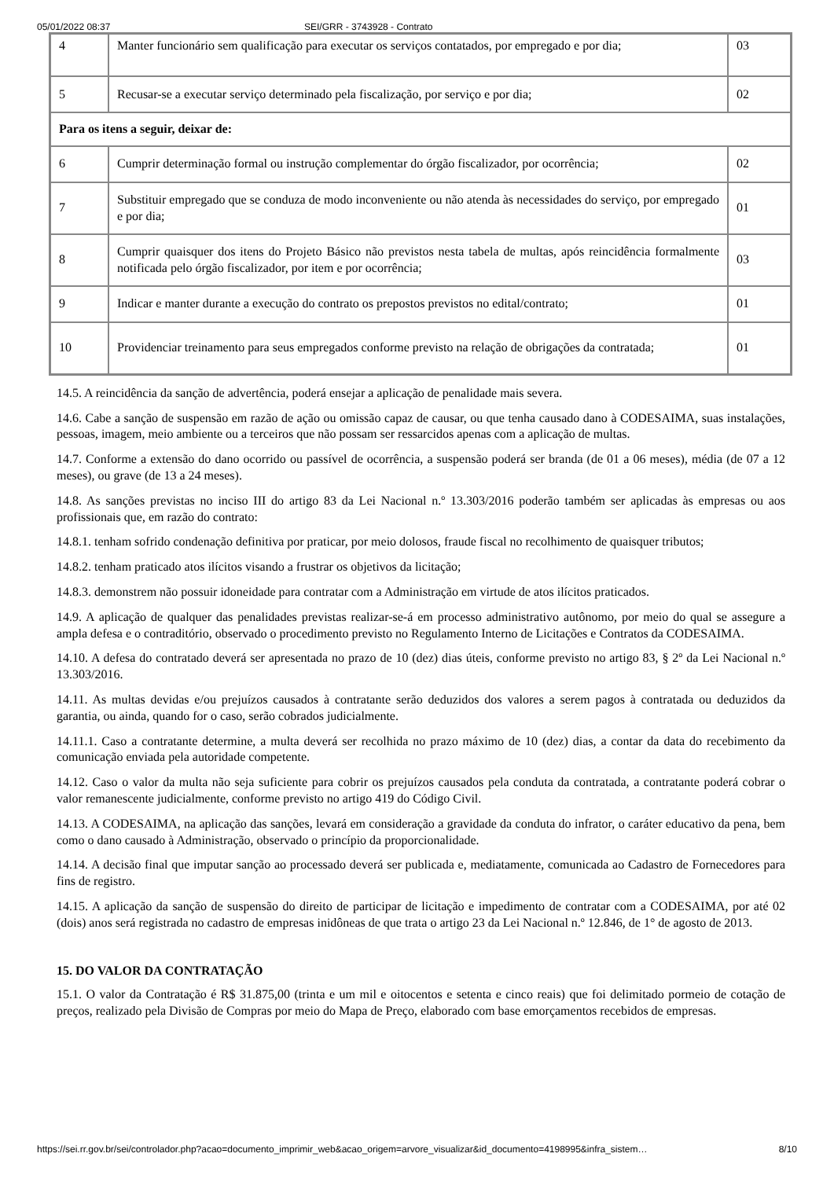05/01/2022 08:37 SEI/GRR - 3743928 - Contrato
| 4 | Manter funcionário sem qualificação para executar os serviços contatados, por empregado e por dia; | 03 |
| 5 | Recusar-se a executar serviço determinado pela fiscalização, por serviço e por dia; | 02 |
| Para os itens a seguir, deixar de: | | |
| 6 | Cumprir determinação formal ou instrução complementar do órgão fiscalizador, por ocorrência; | 02 |
| 7 | Substituir empregado que se conduza de modo inconveniente ou não atenda às necessidades do serviço, por empregado e por dia; | 01 |
| 8 | Cumprir quaisquer dos itens do Projeto Básico não previstos nesta tabela de multas, após reincidência formalmente notificada pelo órgão fiscalizador, por item e por ocorrência; | 03 |
| 9 | Indicar e manter durante a execução do contrato os prepostos previstos no edital/contrato; | 01 |
| 10 | Providenciar treinamento para seus empregados conforme previsto na relação de obrigações da contratada; | 01 |
14.5. A reincidência da sanção de advertência, poderá ensejar a aplicação de penalidade mais severa.
14.6. Cabe a sanção de suspensão em razão de ação ou omissão capaz de causar, ou que tenha causado dano à CODESAIMA, suas instalações, pessoas, imagem, meio ambiente ou a terceiros que não possam ser ressarcidos apenas com a aplicação de multas.
14.7. Conforme a extensão do dano ocorrido ou passível de ocorrência, a suspensão poderá ser branda (de 01 a 06 meses), média (de 07 a 12 meses), ou grave (de 13 a 24 meses).
14.8. As sanções previstas no inciso III do artigo 83 da Lei Nacional n.º 13.303/2016 poderão também ser aplicadas às empresas ou aos profissionais que, em razão do contrato:
14.8.1. tenham sofrido condenação definitiva por praticar, por meio dolosos, fraude fiscal no recolhimento de quaisquer tributos;
14.8.2. tenham praticado atos ilícitos visando a frustrar os objetivos da licitação;
14.8.3. demonstrem não possuir idoneidade para contratar com a Administração em virtude de atos ilícitos praticados.
14.9. A aplicação de qualquer das penalidades previstas realizar-se-á em processo administrativo autônomo, por meio do qual se assegure a ampla defesa e o contraditório, observado o procedimento previsto no Regulamento Interno de Licitações e Contratos da CODESAIMA.
14.10. A defesa do contratado deverá ser apresentada no prazo de 10 (dez) dias úteis, conforme previsto no artigo 83, § 2º da Lei Nacional n.º 13.303/2016.
14.11. As multas devidas e/ou prejuízos causados à contratante serão deduzidos dos valores a serem pagos à contratada ou deduzidos da garantia, ou ainda, quando for o caso, serão cobrados judicialmente.
14.11.1. Caso a contratante determine, a multa deverá ser recolhida no prazo máximo de 10 (dez) dias, a contar da data do recebimento da comunicação enviada pela autoridade competente.
14.12. Caso o valor da multa não seja suficiente para cobrir os prejuízos causados pela conduta da contratada, a contratante poderá cobrar o valor remanescente judicialmente, conforme previsto no artigo 419 do Código Civil.
14.13. A CODESAIMA, na aplicação das sanções, levará em consideração a gravidade da conduta do infrator, o caráter educativo da pena, bem como o dano causado à Administração, observado o princípio da proporcionalidade.
14.14. A decisão final que imputar sanção ao processado deverá ser publicada e, mediatamente, comunicada ao Cadastro de Fornecedores para fins de registro.
14.15. A aplicação da sanção de suspensão do direito de participar de licitação e impedimento de contratar com a CODESAIMA, por até 02 (dois) anos será registrada no cadastro de empresas inidôneas de que trata o artigo 23 da Lei Nacional n.º 12.846, de 1° de agosto de 2013.
15. DO VALOR DA CONTRATAÇÃO
15.1. O valor da Contratação é R$ 31.875,00 (trinta e um mil e oitocentos e setenta e cinco reais) que foi delimitado pormeio de cotação de preços, realizado pela Divisão de Compras por meio do Mapa de Preço, elaborado com base emorçamentos recebidos de empresas.
https://sei.rr.gov.br/sei/controlador.php?acao=documento_imprimir_web&acao_origem=arvore_visualizar&id_documento=4198995&infra_sistem… 8/10